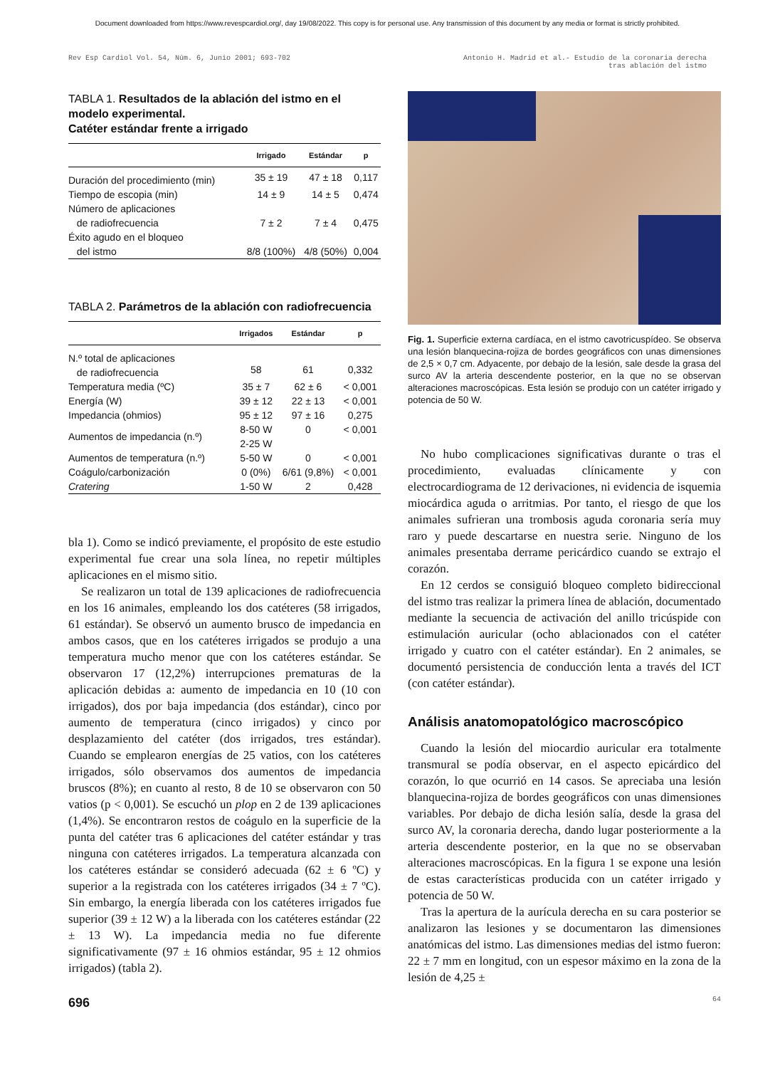Document downloaded from https://www.revespcardiol.org/, day 19/08/2022. This copy is for personal use. Any transmission of this document by any media or format is strictly prohibited.
Rev Esp Cardiol Vol. 54, Núm. 6, Junio 2001; 693-702
Antonio H. Madrid et al.- Estudio de la coronaria derecha
tras ablación del istmo
TABLA 1. Resultados de la ablación del istmo en el modelo experimental.
Catéter estándar frente a irrigado
| | Irrigado | Estándar | p |
| --- | --- | --- | --- |
| Duración del procedimiento (min) | 35 ± 19 | 47 ± 18 | 0,117 |
| Tiempo de escopia (min) | 14 ± 9 | 14 ± 5 | 0,474 |
| Número de aplicaciones de radiofrecuencia | 7 ± 2 | 7 ± 4 | 0,475 |
| Éxito agudo en el bloqueo del istmo | 8/8 (100%) | 4/8 (50%) | 0,004 |
TABLA 2. Parámetros de la ablación con radiofrecuencia
| | Irrigados | Estándar | p |
| --- | --- | --- | --- |
| N.º total de aplicaciones de radiofrecuencia | 58 | 61 | 0,332 |
| Temperatura media (ºC) | 35 ± 7 | 62 ± 6 | < 0,001 |
| Energía (W) | 39 ± 12 | 22 ± 13 | < 0,001 |
| Impedancia (ohmios) | 95 ± 12 | 97 ± 16 | 0,275 |
| Aumentos de impedancia (n.º) | 8-50 W 2-25 W | 0 | < 0,001 |
| Aumentos de temperatura (n.º) | 5-50 W | 0 | < 0,001 |
| Coágulo/carbonización | 0 (0%) | 6/61 (9,8%) | < 0,001 |
| Cratering | 1-50 W | 2 | 0,428 |
bla 1). Como se indicó previamente, el propósito de este estudio experimental fue crear una sola línea, no repetir múltiples aplicaciones en el mismo sitio.
Se realizaron un total de 139 aplicaciones de radiofrecuencia en los 16 animales, empleando los dos catéteres (58 irrigados, 61 estándar). Se observó un aumento brusco de impedancia en ambos casos, que en los catéteres irrigados se produjo a una temperatura mucho menor que con los catéteres estándar. Se observaron 17 (12,2%) interrupciones prematuras de la aplicación debidas a: aumento de impedancia en 10 (10 con irrigados), dos por baja impedancia (dos estándar), cinco por aumento de temperatura (cinco irrigados) y cinco por desplazamiento del catéter (dos irrigados, tres estándar). Cuando se emplearon energías de 25 vatios, con los catéteres irrigados, sólo observamos dos aumentos de impedancia bruscos (8%); en cuanto al resto, 8 de 10 se observaron con 50 vatios (p < 0,001). Se escuchó un plop en 2 de 139 aplicaciones (1,4%). Se encontraron restos de coágulo en la superficie de la punta del catéter tras 6 aplicaciones del catéter estándar y tras ninguna con catéteres irrigados. La temperatura alcanzada con los catéteres estándar se consideró adecuada (62 ± 6 ºC) y superior a la registrada con los catéteres irrigados (34 ± 7 ºC). Sin embargo, la energía liberada con los catéteres irrigados fue superior (39 ± 12 W) a la liberada con los catéteres estándar (22 ± 13 W). La impedancia media no fue diferente significativamente (97 ± 16 ohmios estándar, 95 ± 12 ohmios irrigados) (tabla 2).
Fig. 1. Superficie externa cardíaca, en el istmo cavotricuspídeo. Se observa una lesión blanquecina-rojiza de bordes geográficos con unas dimensiones de 2,5 × 0,7 cm. Adyacente, por debajo de la lesión, sale desde la grasa del surco AV la arteria descendente posterior, en la que no se observan alteraciones macroscópicas. Esta lesión se produjo con un catéter irrigado y potencia de 50 W.
No hubo complicaciones significativas durante o tras el procedimiento, evaluadas clínicamente y con electrocardiograma de 12 derivaciones, ni evidencia de isquemia miocárdica aguda o arritmias. Por tanto, el riesgo de que los animales sufrieran una trombosis aguda coronaria sería muy raro y puede descartarse en nuestra serie. Ninguno de los animales presentaba derrame pericárdico cuando se extrajo el corazón.
En 12 cerdos se consiguió bloqueo completo bidireccional del istmo tras realizar la primera línea de ablación, documentado mediante la secuencia de activación del anillo tricúspide con estimulación auricular (ocho ablacionados con el catéter irrigado y cuatro con el catéter estándar). En 2 animales, se documentó persistencia de conducción lenta a través del ICT (con catéter estándar).
Análisis anatomopatológico macroscópico
Cuando la lesión del miocardio auricular era totalmente transmural se podía observar, en el aspecto epicárdico del corazón, lo que ocurrió en 14 casos. Se apreciaba una lesión blanquecina-rojiza de bordes geográficos con unas dimensiones variables. Por debajo de dicha lesión salía, desde la grasa del surco AV, la coronaria derecha, dando lugar posteriormente a la arteria descendente posterior, en la que no se observaban alteraciones macroscópicas. En la figura 1 se expone una lesión de estas características producida con un catéter irrigado y potencia de 50 W.
Tras la apertura de la aurícula derecha en su cara posterior se analizaron las lesiones y se documentaron las dimensiones anatómicas del istmo. Las dimensiones medias del istmo fueron: 22 ± 7 mm en longitud, con un espesor máximo en la zona de la lesión de 4,25 ±
696 64